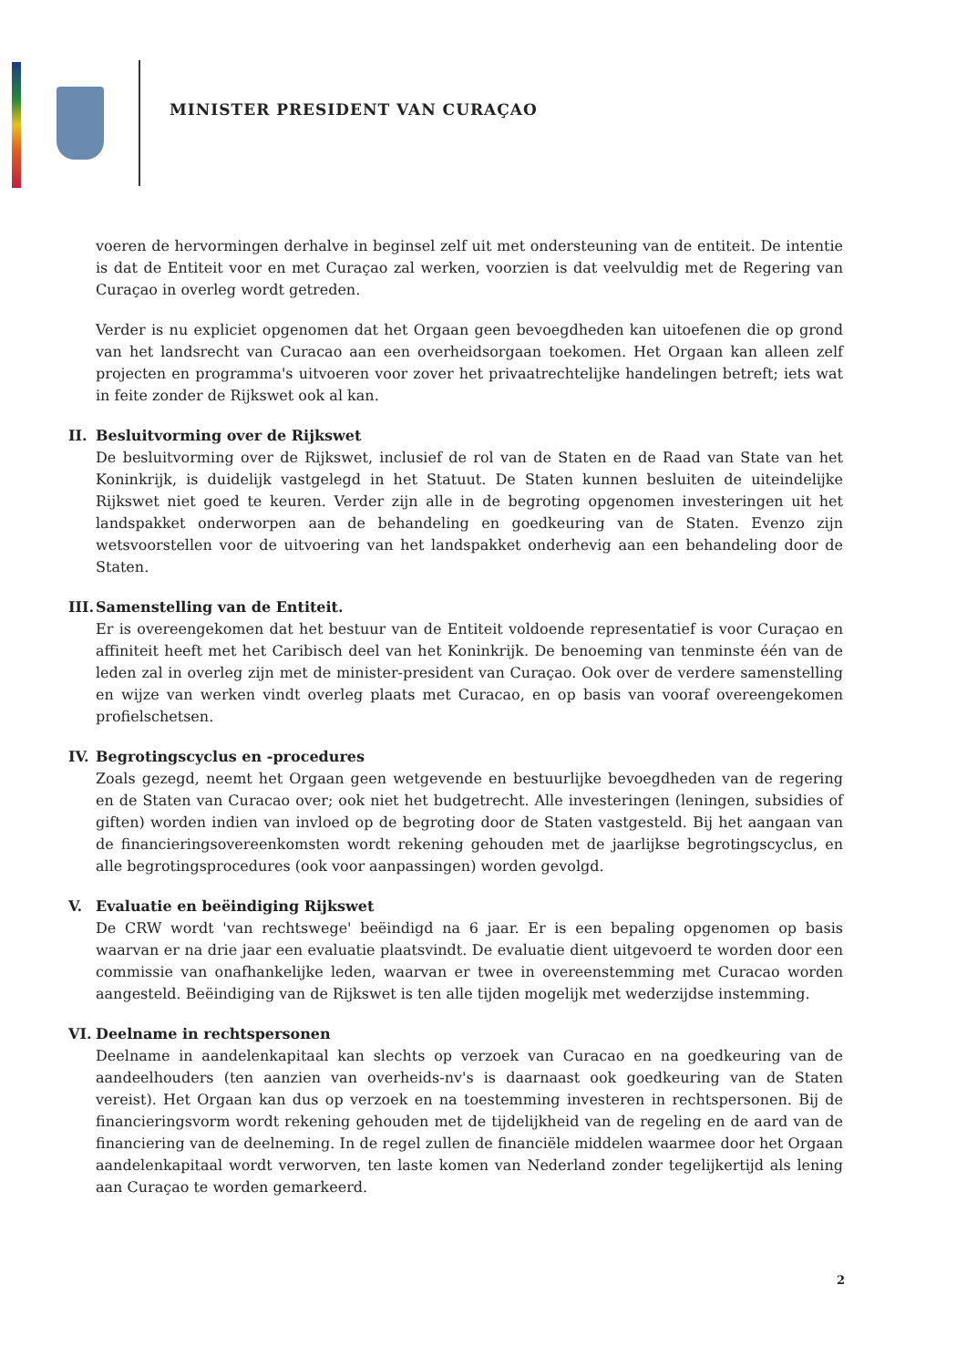MINISTER PRESIDENT VAN CURAÇAO
voeren de hervormingen derhalve in beginsel zelf uit met ondersteuning van de entiteit. De intentie is dat de Entiteit voor en met Curaçao zal werken, voorzien is dat veelvuldig met de Regering van Curaçao in overleg wordt getreden.
Verder is nu expliciet opgenomen dat het Orgaan geen bevoegdheden kan uitoefenen die op grond van het landsrecht van Curacao aan een overheidsorgaan toekomen. Het Orgaan kan alleen zelf projecten en programma's uitvoeren voor zover het privaatrechtelijke handelingen betreft; iets wat in feite zonder de Rijkswet ook al kan.
II. Besluitvorming over de Rijkswet
De besluitvorming over de Rijkswet, inclusief de rol van de Staten en de Raad van State van het Koninkrijk, is duidelijk vastgelegd in het Statuut. De Staten kunnen besluiten de uiteindelijke Rijkswet niet goed te keuren. Verder zijn alle in de begroting opgenomen investeringen uit het landspakket onderworpen aan de behandeling en goedkeuring van de Staten. Evenzo zijn wetsvoorstellen voor de uitvoering van het landspakket onderhevig aan een behandeling door de Staten.
III. Samenstelling van de Entiteit.
Er is overeengekomen dat het bestuur van de Entiteit voldoende representatief is voor Curaçao en affiniteit heeft met het Caribisch deel van het Koninkrijk. De benoeming van tenminste één van de leden zal in overleg zijn met de minister-president van Curaçao. Ook over de verdere samenstelling en wijze van werken vindt overleg plaats met Curacao, en op basis van vooraf overeengekomen profielschetsen.
IV. Begrotingscyclus en -procedures
Zoals gezegd, neemt het Orgaan geen wetgevende en bestuurlijke bevoegdheden van de regering en de Staten van Curacao over; ook niet het budgetrecht. Alle investeringen (leningen, subsidies of giften) worden indien van invloed op de begroting door de Staten vastgesteld. Bij het aangaan van de financieringsovereenkomsten wordt rekening gehouden met de jaarlijkse begrotingscyclus, en alle begrotingsprocedures (ook voor aanpassingen) worden gevolgd.
V. Evaluatie en beëindiging Rijkswet
De CRW wordt 'van rechtswege' beëindigd na 6 jaar. Er is een bepaling opgenomen op basis waarvan er na drie jaar een evaluatie plaatsvindt. De evaluatie dient uitgevoerd te worden door een commissie van onafhankelijke leden, waarvan er twee in overeenstemming met Curacao worden aangesteld. Beëindiging van de Rijkswet is ten alle tijden mogelijk met wederzijdse instemming.
VI. Deelname in rechtspersonen
Deelname in aandelenkapitaal kan slechts op verzoek van Curacao en na goedkeuring van de aandeelhouders (ten aanzien van overheids-nv's is daarnaast ook goedkeuring van de Staten vereist). Het Orgaan kan dus op verzoek en na toestemming investeren in rechtspersonen. Bij de financieringsvorm wordt rekening gehouden met de tijdelijkheid van de regeling en de aard van de financiering van de deelneming. In de regel zullen de financiële middelen waarmee door het Orgaan aandelenkapitaal wordt verworven, ten laste komen van Nederland zonder tegelijkertijd als lening aan Curaçao te worden gemarkeerd.
2